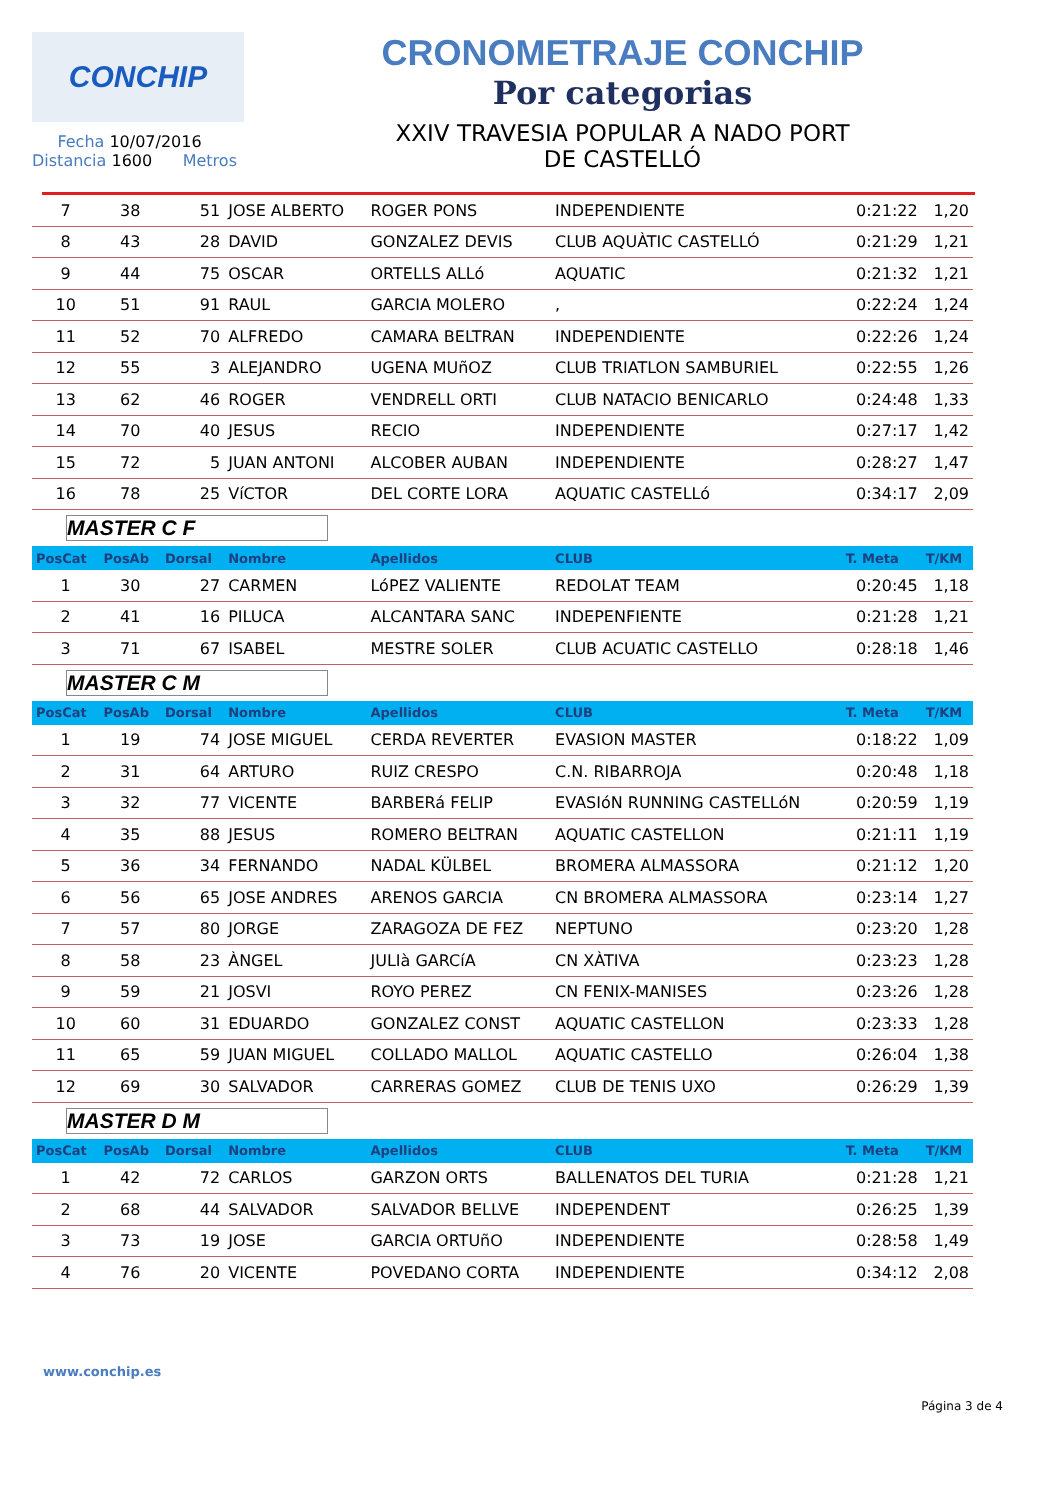CONCHIP
Fecha 10/07/2016
Distancia 1600 Metros
CRONOMETRAJE CONCHIP
Por categorias
XXIV TRAVESIA POPULAR A NADO PORT
DE CASTELLÓ
| 7 | 38 | 51 | JOSE ALBERTO | ROGER PONS | INDEPENDIENTE | 0:21:22 | 1,20 |
| 8 | 43 | 28 | DAVID | GONZALEZ DEVIS | CLUB AQUÀTIC CASTELLÓ | 0:21:29 | 1,21 |
| 9 | 44 | 75 | OSCAR | ORTELLS ALLó | AQUATIC | 0:21:32 | 1,21 |
| 10 | 51 | 91 | RAUL | GARCIA MOLERO | , | 0:22:24 | 1,24 |
| 11 | 52 | 70 | ALFREDO | CAMARA BELTRAN | INDEPENDIENTE | 0:22:26 | 1,24 |
| 12 | 55 | 3 | ALEJANDRO | UGENA MUñOZ | CLUB TRIATLON SAMBURIEL | 0:22:55 | 1,26 |
| 13 | 62 | 46 | ROGER | VENDRELL ORTI | CLUB NATACIO BENICARLO | 0:24:48 | 1,33 |
| 14 | 70 | 40 | JESUS | RECIO | INDEPENDIENTE | 0:27:17 | 1,42 |
| 15 | 72 | 5 | JUAN ANTONI | ALCOBER AUBAN | INDEPENDIENTE | 0:28:27 | 1,47 |
| 16 | 78 | 25 | VíCTOR | DEL CORTE LORA | AQUATIC CASTELLó | 0:34:17 | 2,09 |
| MASTER C F | | | | | | | |
| PosCat | PosAb | Dorsal | Nombre | Apellidos | CLUB | T. Meta | T/KM |
| 1 | 30 | 27 | CARMEN | LóPEZ VALIENTE | REDOLAT TEAM | 0:20:45 | 1,18 |
| 2 | 41 | 16 | PILUCA | ALCANTARA SANC | INDEPENFIENTE | 0:21:28 | 1,21 |
| 3 | 71 | 67 | ISABEL | MESTRE SOLER | CLUB ACUATIC CASTELLO | 0:28:18 | 1,46 |
| MASTER C M | | | | | | | |
| PosCat | PosAb | Dorsal | Nombre | Apellidos | CLUB | T. Meta | T/KM |
| 1 | 19 | 74 | JOSE MIGUEL | CERDA REVERTER | EVASION MASTER | 0:18:22 | 1,09 |
| 2 | 31 | 64 | ARTURO | RUIZ CRESPO | C.N. RIBARROJA | 0:20:48 | 1,18 |
| 3 | 32 | 77 | VICENTE | BARBERá FELIP | EVASIóN RUNNING CASTELLóN | 0:20:59 | 1,19 |
| 4 | 35 | 88 | JESUS | ROMERO BELTRAN | AQUATIC CASTELLON | 0:21:11 | 1,19 |
| 5 | 36 | 34 | FERNANDO | NADAL KÜLBEL | BROMERA ALMASSORA | 0:21:12 | 1,20 |
| 6 | 56 | 65 | JOSE ANDRES | ARENOS GARCIA | CN BROMERA ALMASSORA | 0:23:14 | 1,27 |
| 7 | 57 | 80 | JORGE | ZARAGOZA DE FEZ | NEPTUNO | 0:23:20 | 1,28 |
| 8 | 58 | 23 | ÀNGEL | JULIà GARCíA | CN XÀTIVA | 0:23:23 | 1,28 |
| 9 | 59 | 21 | JOSVI | ROYO PEREZ | CN FENIX-MANISES | 0:23:26 | 1,28 |
| 10 | 60 | 31 | EDUARDO | GONZALEZ CONST | AQUATIC CASTELLON | 0:23:33 | 1,28 |
| 11 | 65 | 59 | JUAN MIGUEL | COLLADO MALLOL | AQUATIC CASTELLO | 0:26:04 | 1,38 |
| 12 | 69 | 30 | SALVADOR | CARRERAS GOMEZ | CLUB DE TENIS UXO | 0:26:29 | 1,39 |
| MASTER D M | | | | | | | |
| PosCat | PosAb | Dorsal | Nombre | Apellidos | CLUB | T. Meta | T/KM |
| 1 | 42 | 72 | CARLOS | GARZON ORTS | BALLENATOS DEL TURIA | 0:21:28 | 1,21 |
| 2 | 68 | 44 | SALVADOR | SALVADOR BELLVE | INDEPENDENT | 0:26:25 | 1,39 |
| 3 | 73 | 19 | JOSE | GARCIA ORTUñO | INDEPENDIENTE | 0:28:58 | 1,49 |
| 4 | 76 | 20 | VICENTE | POVEDANO CORTA | INDEPENDIENTE | 0:34:12 | 2,08 |
www.conchip.es
Página 3 de 4